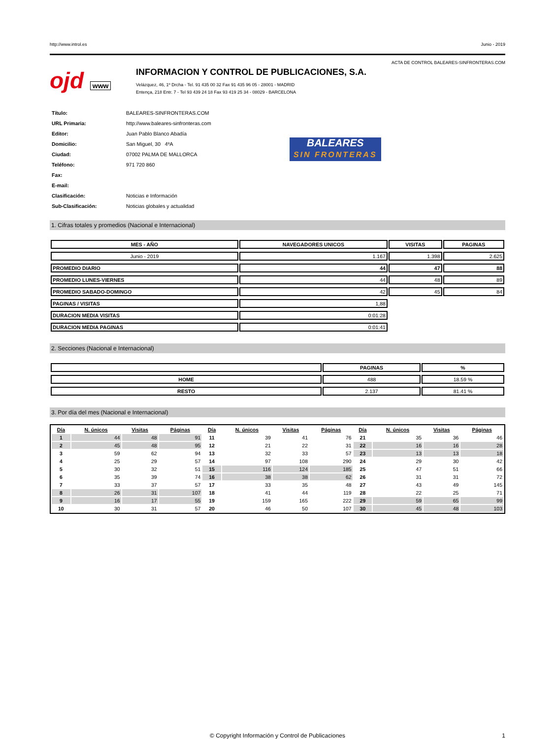http://www.introl.es Junio - 2019
ACTA DE CONTROL BALEARES-SINFRONTERAS.COM
ojd www
INFORMACION Y CONTROL DE PUBLICACIONES, S.A.
Velázquez, 46, 1º Drcha - Tel. 91 435 00 32 Fax 91 435 96 05 - 28001 - MADRID
Entença, 218 Entr. 7 - Tel 93 439 24 18 Fax 93 419 25 34 - 08029 - BARCELONA
| Título: | BALEARES-SINFRONTERAS.COM |
| URL Primaria: | http://www.baleares-sinfronteras.com |
| Editor: | Juan Pablo Blanco Abadía |
| Domicilio: | San Miguel, 30 4ºA |
| Ciudad: | 07002 PALMA DE MALLORCA |
| Teléfono: | 971 720 860 |
| Fax: | |
| E-mail: | |
| Clasificación: | Noticias e Información |
| Sub-Clasificación: | Noticias globales y actualidad |
BALEARES
SIN FRONTERAS
1. Cifras totales y promedios (Nacional e Internacional)
| MES - AÑO | NAVEGADORES UNICOS | VISITAS | PAGINAS |
| --- | --- | --- | --- |
| Junio - 2019 | 1.167 | 1.398 | 2.625 |
| PROMEDIO DIARIO | 44 | 47 | 88 |
| PROMEDIO LUNES-VIERNES | 44 | 48 | 89 |
| PROMEDIO SABADO-DOMINGO | 42 | 45 | 84 |
| PAGINAS / VISITAS | 1,88 | | |
| DURACION MEDIA VISITAS | 0:01:28 | | |
| DURACION MEDIA PAGINAS | 0:01:41 | | |
2. Secciones (Nacional e Internacional)
| | PAGINAS | % |
| --- | --- | --- |
| HOME | 488 | 18.59 % |
| RESTO | 2.137 | 81.41 % |
3. Por día del mes (Nacional e Internacional)
| Día | N. únicos | Visitas | Páginas | Día | N. únicos | Visitas | Páginas | Día | N. únicos | Visitas | Páginas |
| --- | --- | --- | --- | --- | --- | --- | --- | --- | --- | --- | --- |
| 1 | 44 | 48 | 91 | 11 | 39 | 41 | 76 | 21 | 35 | 36 | 46 |
| 2 | 45 | 48 | 95 | 12 | 21 | 22 | 31 | 22 | 16 | 16 | 28 |
| 3 | 59 | 62 | 94 | 13 | 32 | 33 | 57 | 23 | 13 | 13 | 18 |
| 4 | 25 | 29 | 57 | 14 | 97 | 108 | 290 | 24 | 29 | 30 | 42 |
| 5 | 30 | 32 | 51 | 15 | 116 | 124 | 185 | 25 | 47 | 51 | 66 |
| 6 | 35 | 39 | 74 | 16 | 38 | 38 | 62 | 26 | 31 | 31 | 72 |
| 7 | 33 | 37 | 57 | 17 | 33 | 35 | 48 | 27 | 43 | 49 | 145 |
| 8 | 26 | 31 | 107 | 18 | 41 | 44 | 119 | 28 | 22 | 25 | 71 |
| 9 | 16 | 17 | 55 | 19 | 159 | 165 | 222 | 29 | 59 | 65 | 99 |
| 10 | 30 | 31 | 57 | 20 | 46 | 50 | 107 | 30 | 45 | 48 | 103 |
© Copyright Información y Control de Publicaciones 1